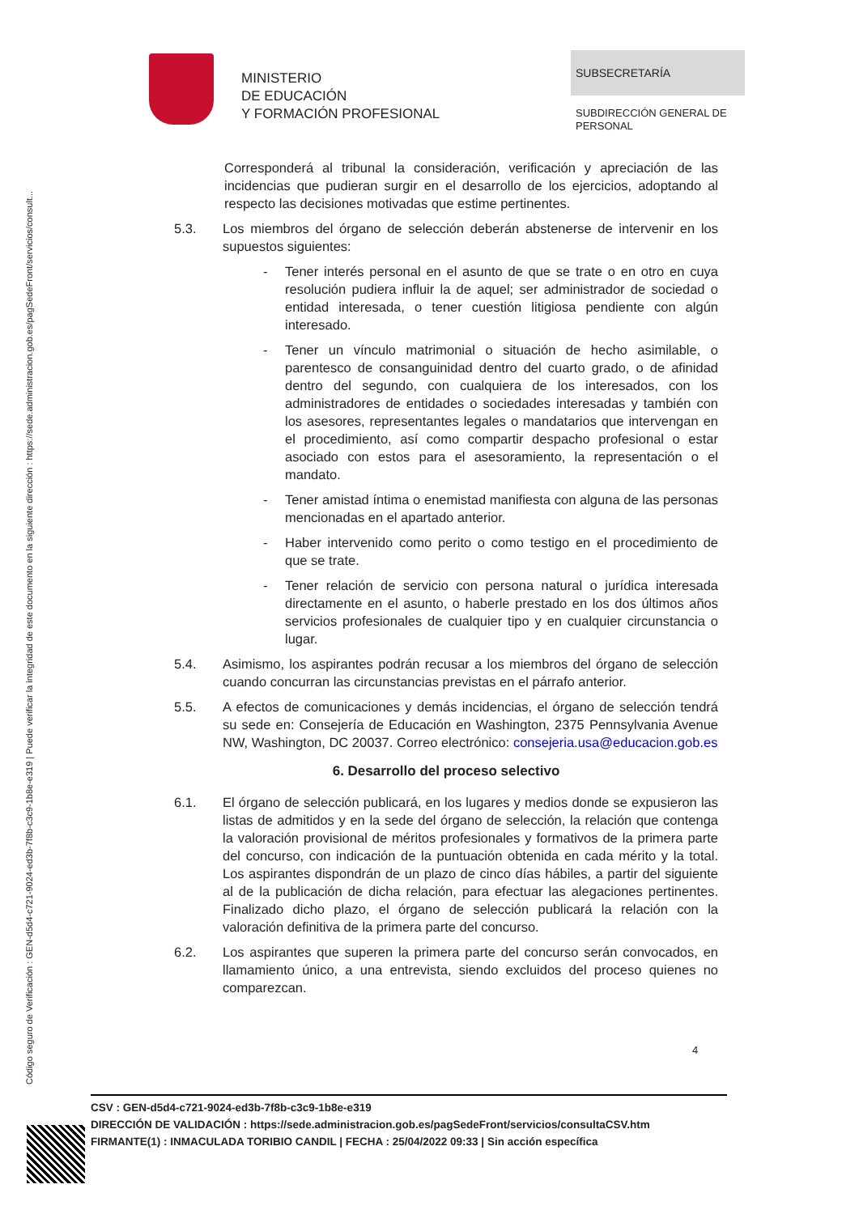Código seguro de Verificación : GEN-d5d4-c721-9024-ed3b-7f8b-c3c9-1b8e-e319 | Puede verificar la integridad de este documento en la siguiente dirección : https://sede.administracion.gob.es/pagSedeFront/servicios/consult...
MINISTERIO
DE EDUCACIÓN
Y FORMACIÓN PROFESIONAL
SUBSECRETARÍA
SUBDIRECCIÓN GENERAL DE
PERSONAL
Corresponderá al tribunal la consideración, verificación y apreciación de las incidencias que pudieran surgir en el desarrollo de los ejercicios, adoptando al respecto las decisiones motivadas que estime pertinentes.
5.3. Los miembros del órgano de selección deberán abstenerse de intervenir en los supuestos siguientes:
- Tener interés personal en el asunto de que se trate o en otro en cuya resolución pudiera influir la de aquel; ser administrador de sociedad o entidad interesada, o tener cuestión litigiosa pendiente con algún interesado.
- Tener un vínculo matrimonial o situación de hecho asimilable, o parentesco de consanguinidad dentro del cuarto grado, o de afinidad dentro del segundo, con cualquiera de los interesados, con los administradores de entidades o sociedades interesadas y también con los asesores, representantes legales o mandatarios que intervengan en el procedimiento, así como compartir despacho profesional o estar asociado con estos para el asesoramiento, la representación o el mandato.
- Tener amistad íntima o enemistad manifiesta con alguna de las personas mencionadas en el apartado anterior.
- Haber intervenido como perito o como testigo en el procedimiento de que se trate.
- Tener relación de servicio con persona natural o jurídica interesada directamente en el asunto, o haberle prestado en los dos últimos años servicios profesionales de cualquier tipo y en cualquier circunstancia o lugar.
5.4. Asimismo, los aspirantes podrán recusar a los miembros del órgano de selección cuando concurran las circunstancias previstas en el párrafo anterior.
5.5. A efectos de comunicaciones y demás incidencias, el órgano de selección tendrá su sede en: Consejería de Educación en Washington, 2375 Pennsylvania Avenue NW, Washington, DC 20037. Correo electrónico: consejeria.usa@educacion.gob.es
6. Desarrollo del proceso selectivo
6.1. El órgano de selección publicará, en los lugares y medios donde se expusieron las listas de admitidos y en la sede del órgano de selección, la relación que contenga la valoración provisional de méritos profesionales y formativos de la primera parte del concurso, con indicación de la puntuación obtenida en cada mérito y la total. Los aspirantes dispondrán de un plazo de cinco días hábiles, a partir del siguiente al de la publicación de dicha relación, para efectuar las alegaciones pertinentes. Finalizado dicho plazo, el órgano de selección publicará la relación con la valoración definitiva de la primera parte del concurso.
6.2. Los aspirantes que superen la primera parte del concurso serán convocados, en llamamiento único, a una entrevista, siendo excluidos del proceso quienes no comparezcan.
4
CSV : GEN-d5d4-c721-9024-ed3b-7f8b-c3c9-1b8e-e319
DIRECCIÓN DE VALIDACIÓN : https://sede.administracion.gob.es/pagSedeFront/servicios/consultaCSV.htm
FIRMANTE(1) : INMACULADA TORIBIO CANDIL | FECHA : 25/04/2022 09:33 | Sin acción específica